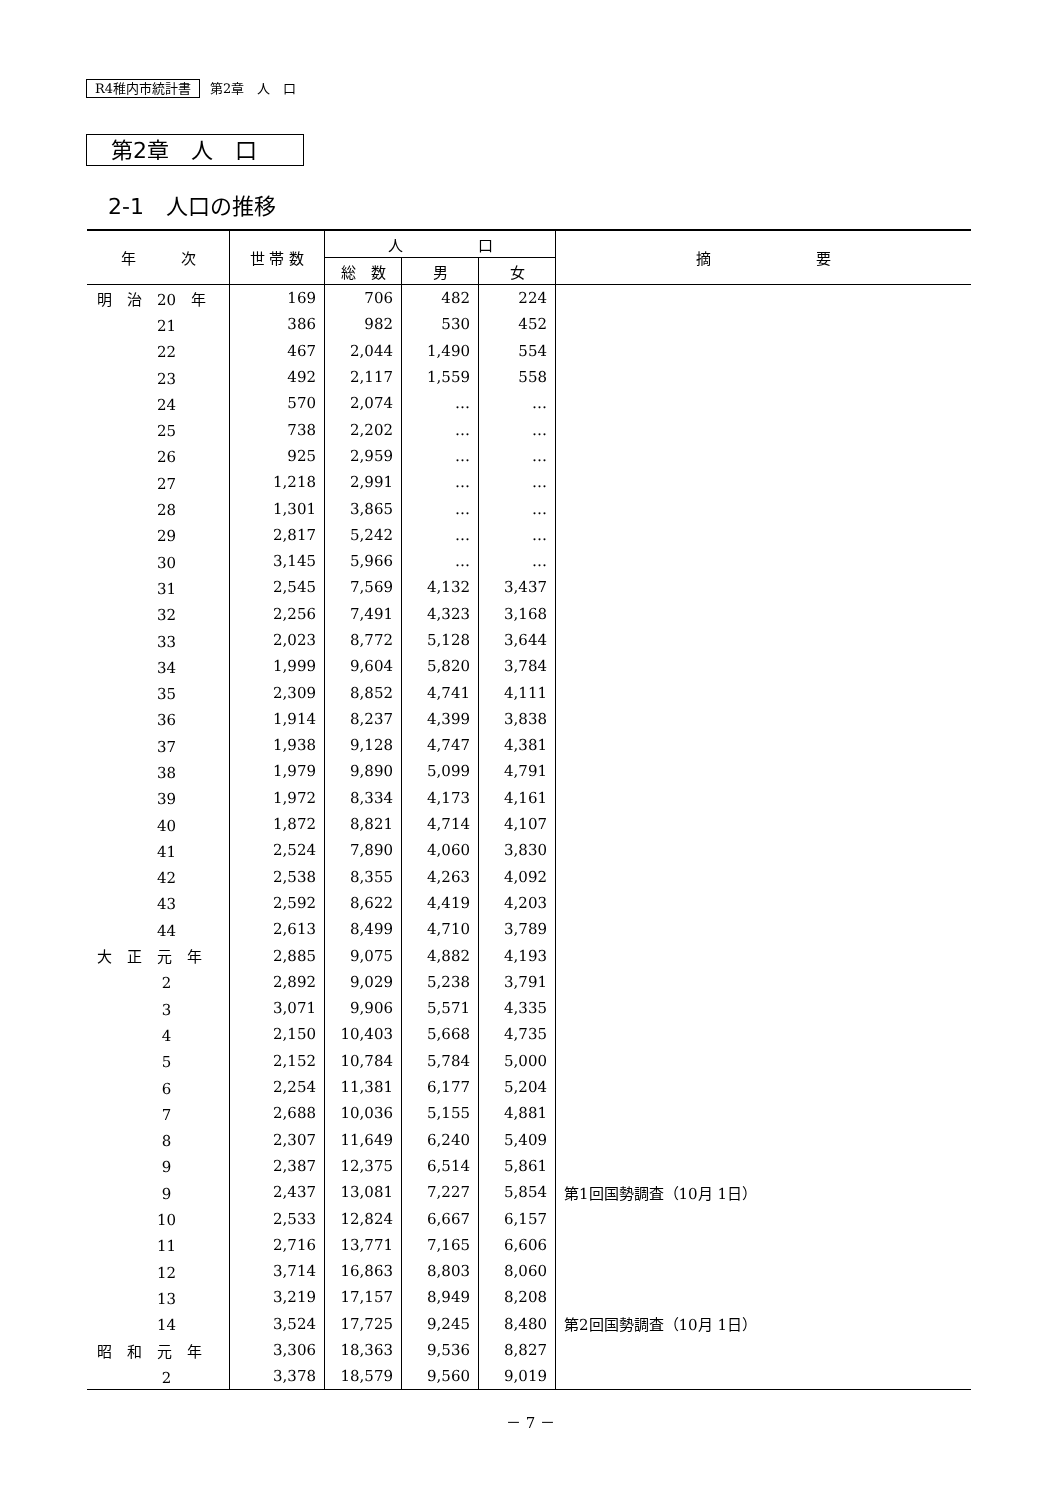R4稚内市統計書 第2章　人　口
第2章　人　口
2-1　人口の推移
| 年 次 | 世 帯 数 | 人 口 | | | 摘 要 |
| --- | --- | --- | --- | --- | --- |
| | | 総 数 | 男 | 女 | |
| 明 治 20 年 | 169 | 706 | 482 | 224 | |
| 21 | 386 | 982 | 530 | 452 | |
| 22 | 467 | 2,044 | 1,490 | 554 | |
| 23 | 492 | 2,117 | 1,559 | 558 | |
| 24 | 570 | 2,074 | … | … | |
| 25 | 738 | 2,202 | … | … | |
| 26 | 925 | 2,959 | … | … | |
| 27 | 1,218 | 2,991 | … | … | |
| 28 | 1,301 | 3,865 | … | … | |
| 29 | 2,817 | 5,242 | … | … | |
| 30 | 3,145 | 5,966 | … | … | |
| 31 | 2,545 | 7,569 | 4,132 | 3,437 | |
| 32 | 2,256 | 7,491 | 4,323 | 3,168 | |
| 33 | 2,023 | 8,772 | 5,128 | 3,644 | |
| 34 | 1,999 | 9,604 | 5,820 | 3,784 | |
| 35 | 2,309 | 8,852 | 4,741 | 4,111 | |
| 36 | 1,914 | 8,237 | 4,399 | 3,838 | |
| 37 | 1,938 | 9,128 | 4,747 | 4,381 | |
| 38 | 1,979 | 9,890 | 5,099 | 4,791 | |
| 39 | 1,972 | 8,334 | 4,173 | 4,161 | |
| 40 | 1,872 | 8,821 | 4,714 | 4,107 | |
| 41 | 2,524 | 7,890 | 4,060 | 3,830 | |
| 42 | 2,538 | 8,355 | 4,263 | 4,092 | |
| 43 | 2,592 | 8,622 | 4,419 | 4,203 | |
| 44 | 2,613 | 8,499 | 4,710 | 3,789 | |
| 大 正 元 年 | 2,885 | 9,075 | 4,882 | 4,193 | |
| 2 | 2,892 | 9,029 | 5,238 | 3,791 | |
| 3 | 3,071 | 9,906 | 5,571 | 4,335 | |
| 4 | 2,150 | 10,403 | 5,668 | 4,735 | |
| 5 | 2,152 | 10,784 | 5,784 | 5,000 | |
| 6 | 2,254 | 11,381 | 6,177 | 5,204 | |
| 7 | 2,688 | 10,036 | 5,155 | 4,881 | |
| 8 | 2,307 | 11,649 | 6,240 | 5,409 | |
| 9 | 2,387 | 12,375 | 6,514 | 5,861 | |
| 9 | 2,437 | 13,081 | 7,227 | 5,854 | 第1回国勢調査（10月 1日） |
| 10 | 2,533 | 12,824 | 6,667 | 6,157 | |
| 11 | 2,716 | 13,771 | 7,165 | 6,606 | |
| 12 | 3,714 | 16,863 | 8,803 | 8,060 | |
| 13 | 3,219 | 17,157 | 8,949 | 8,208 | |
| 14 | 3,524 | 17,725 | 9,245 | 8,480 | 第2回国勢調査（10月 1日） |
| 昭 和 元 年 | 3,306 | 18,363 | 9,536 | 8,827 | |
| 2 | 3,378 | 18,579 | 9,560 | 9,019 | |
－ 7 －